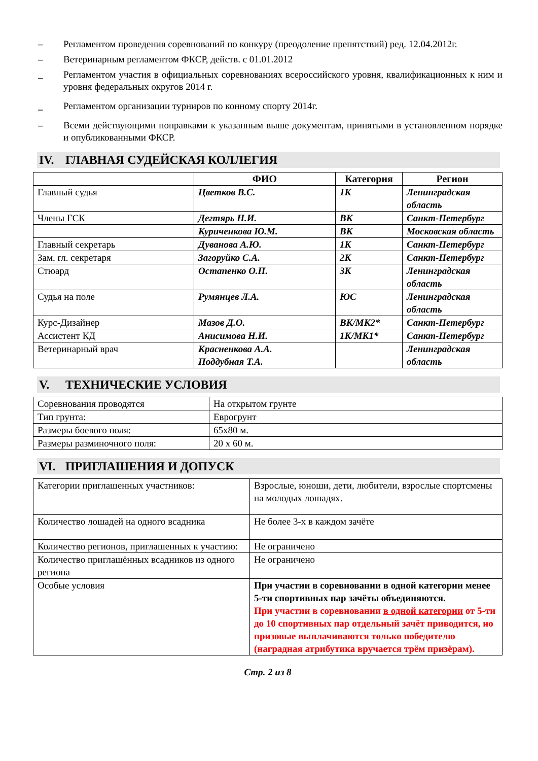– Регламентом проведения соревнований по конкуру (преодоление препятствий) ред. 12.04.2012г.
– Ветеринарным регламентом ФКСР, действ. с 01.01.2012
_ Регламентом участия в официальных соревнованиях всероссийского уровня, квалификационных к ним и уровня федеральных округов 2014 г.
_ Регламентом организации турниров по конному спорту 2014г.
– Всеми действующими поправками к указанным выше документам, принятыми в установленном порядке и опубликованными ФКСР.
IV. ГЛАВНАЯ СУДЕЙСКАЯ КОЛЛЕГИЯ
| | ФИО | Категория | Регион |
| --- | --- | --- | --- |
| Главный судья | Цветков В.С. | 1К | Ленинградская область |
| Члены ГСК | Дегтярь Н.И. | ВК | Санкт-Петербург |
| | Куриченкова Ю.М. | ВК | Московская область |
| Главный секретарь | Дуванова А.Ю. | 1К | Санкт-Петербург |
| Зам. гл. секретаря | Загоруйко С.А. | 2К | Санкт-Петербург |
| Стюард | Остапенко О.П. | 3К | Ленинградская область |
| Судья на поле | Румянцев Л.А. | ЮС | Ленинградская область |
| Курс-Дизайнер | Мазов Д.О. | ВК/МК2* | Санкт-Петербург |
| Ассистент КД | Анисимова Н.И. | 1К/МК1* | Санкт-Петербург |
| Ветеринарный врач | Красненкова А.А. Поддубная Т.А. | | Ленинградская область |
V. ТЕХНИЧЕСКИЕ УСЛОВИЯ
| Соревнования проводятся | На открытом грунте |
| Тип грунта: | Еврогрунт |
| Размеры боевого поля: | 65х80 м. |
| Размеры разминочного поля: | 20 х 60 м. |
VI. ПРИГЛАШЕНИЯ И ДОПУСК
| Категории приглашенных участников: | Взрослые, юноши, дети, любители, взрослые спортсмены на молодых лошадях. |
| Количество лошадей на одного всадника | Не более 3-х в каждом зачёте |
| Количество регионов, приглашенных к участию: | Не ограничено |
| Количество приглашённых всадников из одного региона | Не ограничено |
| Особые условия | При участии в соревновании в одной категории менее 5-ти спортивных пар зачёты объединяются. При участии в соревновании в одной категории от 5-ти до 10 спортивных пар отдельный зачёт приводится, но призовые выплачиваются только победителю (наградная атрибутика вручается трём призёрам). |
Стр. 2 из 8